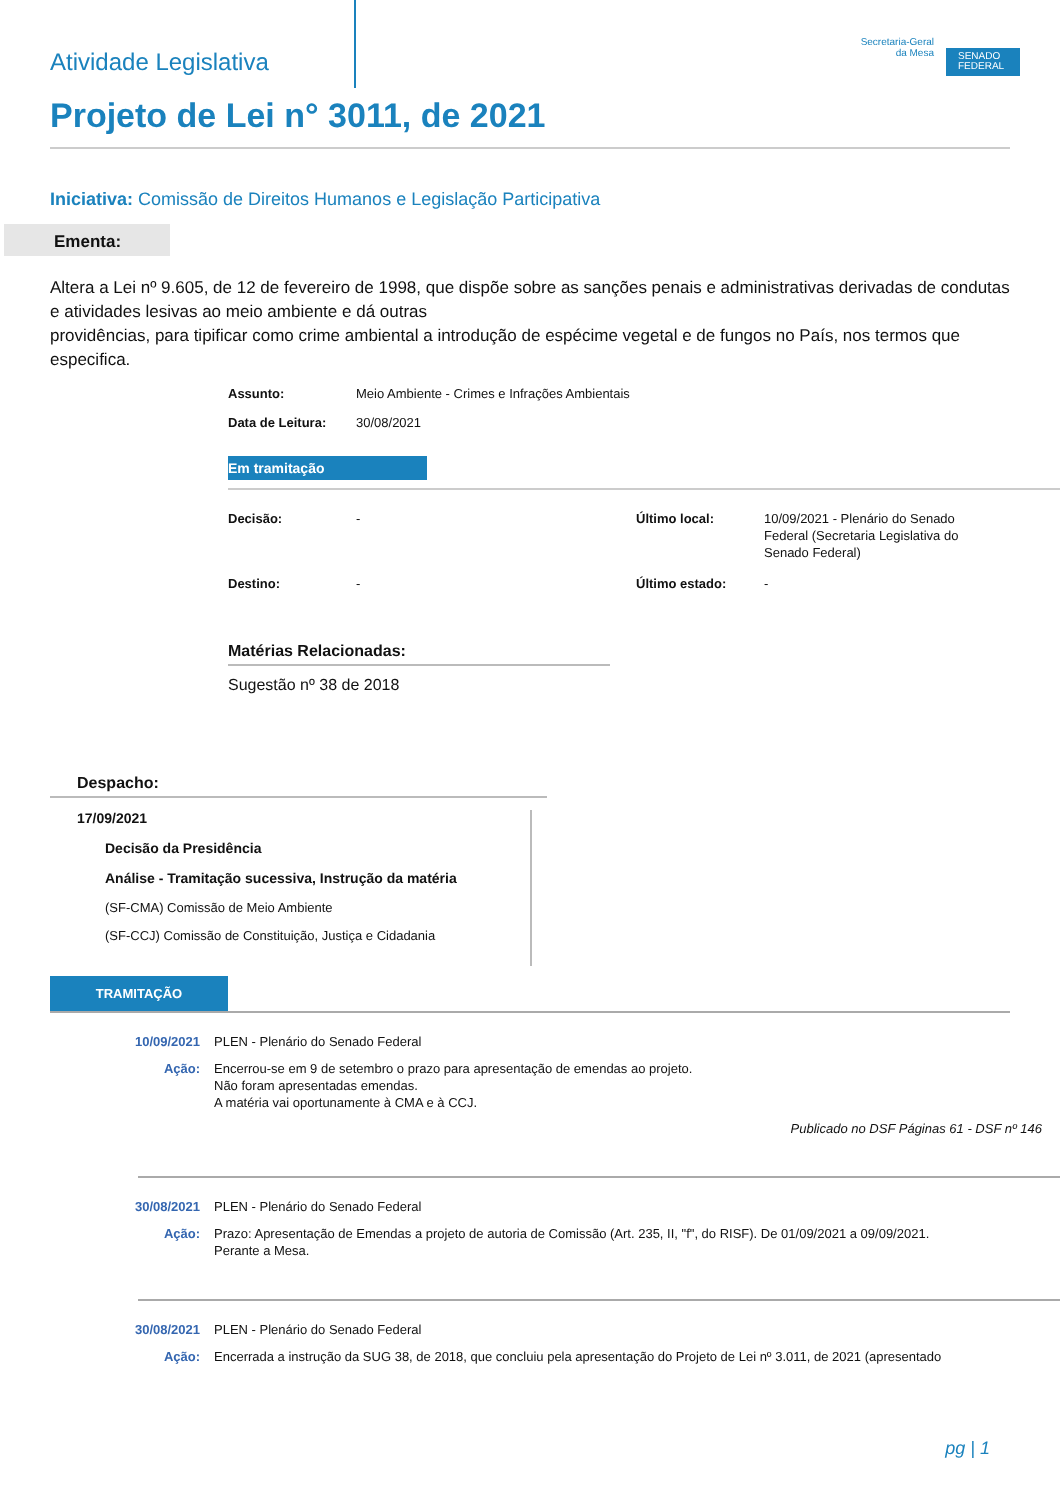Atividade Legislativa
Secretaria-Geral
da Mesa
SENADO FEDERAL
Projeto de Lei n° 3011, de 2021
Iniciativa: Comissão de Direitos Humanos e Legislação Participativa
Ementa:
Altera a Lei nº 9.605, de 12 de fevereiro de 1998, que dispõe sobre as sanções penais e administrativas derivadas de condutas e atividades lesivas ao meio ambiente e dá outras
providências, para tipificar como crime ambiental a introdução de espécime vegetal e de fungos no País, nos termos que especifica.
Assunto: Meio Ambiente - Crimes e Infrações Ambientais
Data de Leitura: 30/08/2021
Em tramitação
Decisão:
-
Último local:
10/09/2021 - Plenário do Senado Federal (Secretaria Legislativa do Senado Federal)
Destino:
-
Último estado:
-
Matérias Relacionadas:
Sugestão nº 38 de 2018
Despacho:
17/09/2021
Decisão da Presidência
Análise - Tramitação sucessiva, Instrução da matéria
(SF-CMA) Comissão de Meio Ambiente
(SF-CCJ) Comissão de Constituição, Justiça e Cidadania
TRAMITAÇÃO
10/09/2021 PLEN - Plenário do Senado Federal
Ação: Encerrou-se em 9 de setembro o prazo para apresentação de emendas ao projeto.
Não foram apresentadas emendas.
A matéria vai oportunamente à CMA e à CCJ.
Publicado no DSF Páginas 61 - DSF nº 146
30/08/2021 PLEN - Plenário do Senado Federal
Ação: Prazo: Apresentação de Emendas a projeto de autoria de Comissão (Art. 235, II, "f", do RISF). De 01/09/2021 a 09/09/2021.
Perante a Mesa.
30/08/2021 PLEN - Plenário do Senado Federal
Ação: Encerrada a instrução da SUG 38, de 2018, que concluiu pela apresentação do Projeto de Lei nº 3.011, de 2021 (apresentado
pg | 1